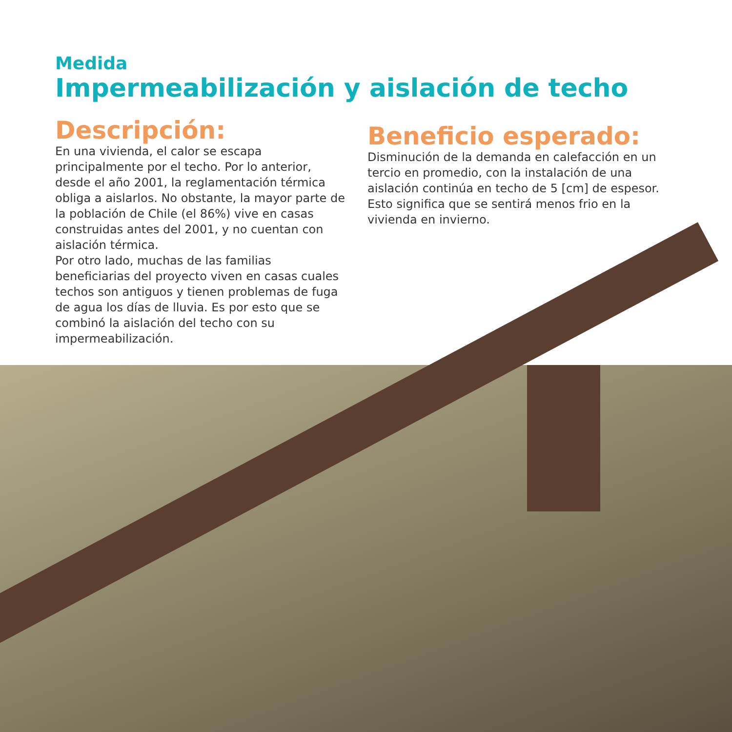Medida
Impermeabilización y aislación de techo
Descripción:
En una vivienda, el calor se escapa principalmente por el techo. Por lo anterior, desde el año 2001, la reglamentación térmica obliga a aislarlos. No obstante, la mayor parte de la población de Chile (el 86%) vive en casas construidas antes del 2001, y no cuentan con aislación térmica.
Por otro lado, muchas de las familias beneficiarias del proyecto viven en casas cuales techos son antiguos y tienen problemas de fuga de agua los días de lluvia. Es por esto que se combinó la aislación del techo con su impermeabilización.
Beneficio esperado:
Disminución de la demanda en calefacción en un tercio en promedio, con la instalación de una aislación continúa en techo de 5 [cm] de espesor. Esto significa que se sentirá menos frio en la vivienda en invierno.